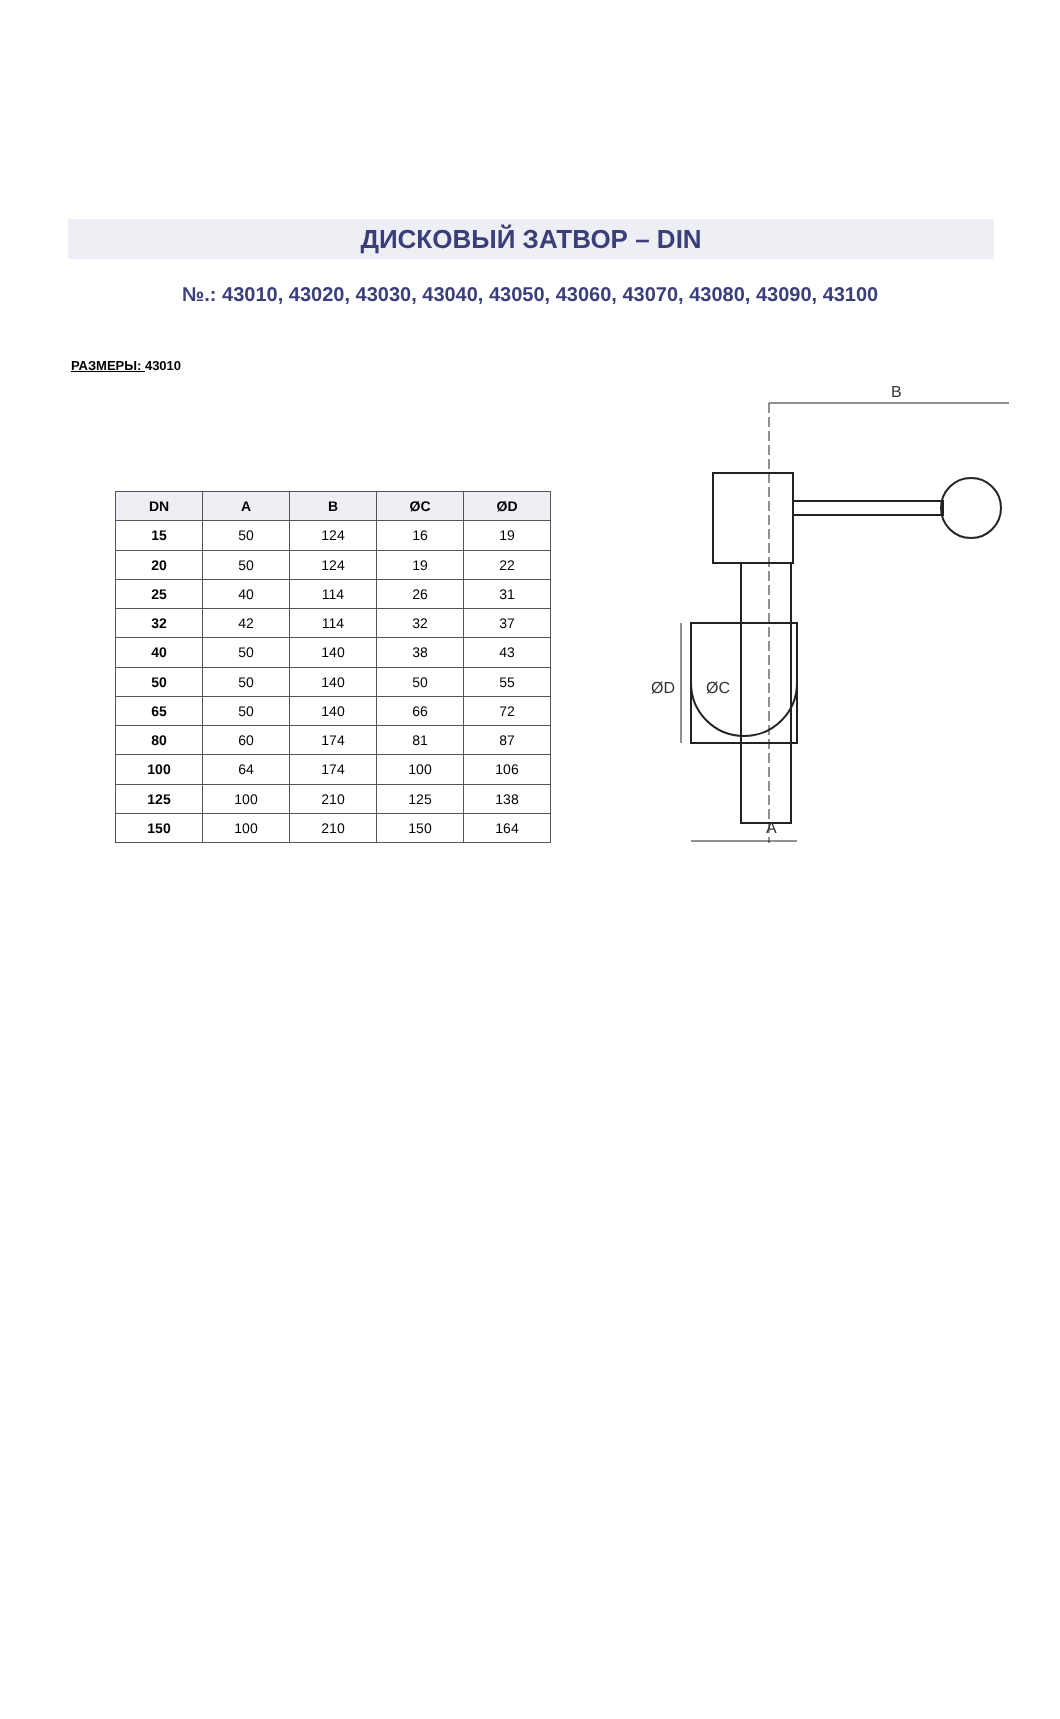ДИСКОВЫЙ ЗАТВОР – DIN
№.: 43010, 43020, 43030, 43040, 43050, 43060, 43070, 43080, 43090, 43100
РАЗМЕРЫ: 43010
| DN | A | B | ØC | ØD |
| --- | --- | --- | --- | --- |
| 15 | 50 | 124 | 16 | 19 |
| 20 | 50 | 124 | 19 | 22 |
| 25 | 40 | 114 | 26 | 31 |
| 32 | 42 | 114 | 32 | 37 |
| 40 | 50 | 140 | 38 | 43 |
| 50 | 50 | 140 | 50 | 55 |
| 65 | 50 | 140 | 66 | 72 |
| 80 | 60 | 174 | 81 | 87 |
| 100 | 64 | 174 | 100 | 106 |
| 125 | 100 | 210 | 125 | 138 |
| 150 | 100 | 210 | 150 | 164 |
B
A
ØD
ØC